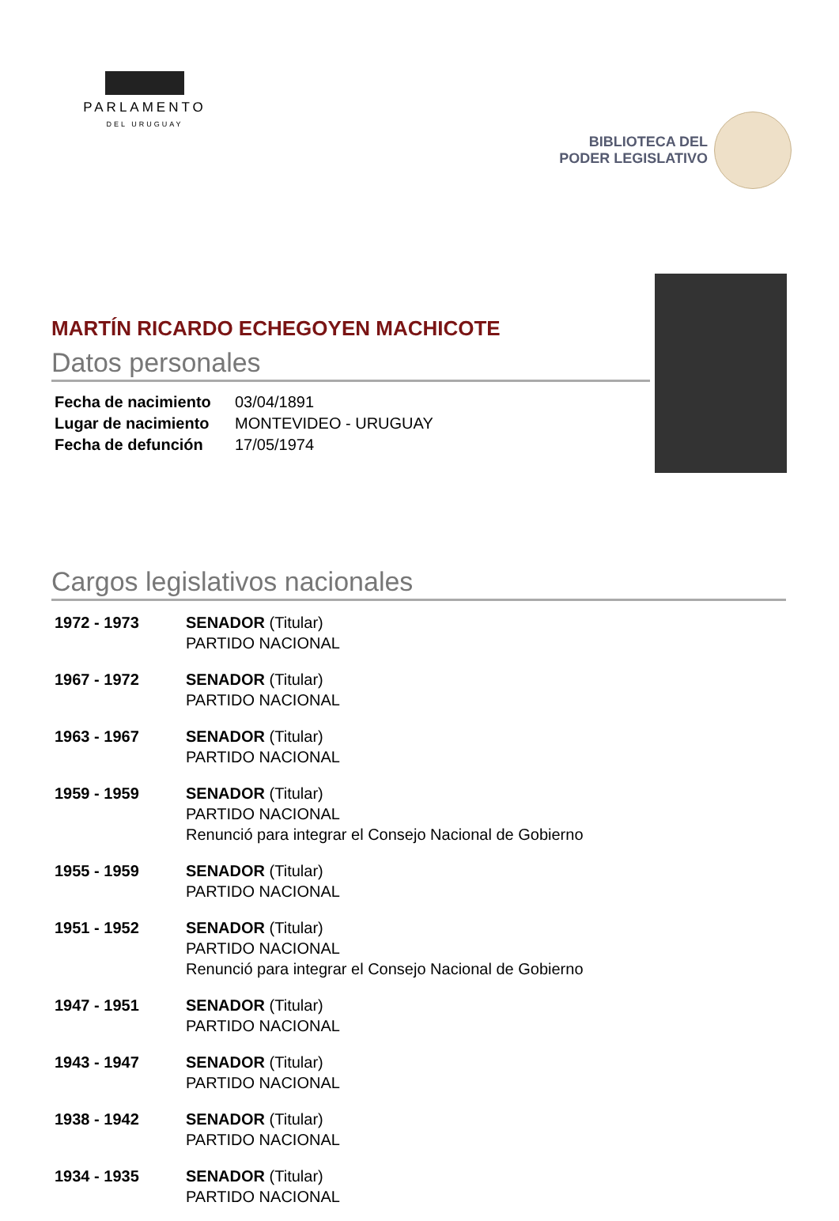PARLAMENTO
DEL URUGUAY
BIBLIOTECA DEL
PODER LEGISLATIVO
MARTÍN RICARDO ECHEGOYEN MACHICOTE
Datos personales
| Fecha de nacimiento | 03/04/1891 |
| Lugar de nacimiento | MONTEVIDEO - URUGUAY |
| Fecha de defunción | 17/05/1974 |
Cargos legislativos nacionales
| 1972 - 1973 | SENADOR (Titular) PARTIDO NACIONAL |
| 1967 - 1972 | SENADOR (Titular) PARTIDO NACIONAL |
| 1963 - 1967 | SENADOR (Titular) PARTIDO NACIONAL |
| 1959 - 1959 | SENADOR (Titular) PARTIDO NACIONAL Renunció para integrar el Consejo Nacional de Gobierno |
| 1955 - 1959 | SENADOR (Titular) PARTIDO NACIONAL |
| 1951 - 1952 | SENADOR (Titular) PARTIDO NACIONAL Renunció para integrar el Consejo Nacional de Gobierno |
| 1947 - 1951 | SENADOR (Titular) PARTIDO NACIONAL |
| 1943 - 1947 | SENADOR (Titular) PARTIDO NACIONAL |
| 1938 - 1942 | SENADOR (Titular) PARTIDO NACIONAL |
| 1934 - 1935 | SENADOR (Titular) PARTIDO NACIONAL |